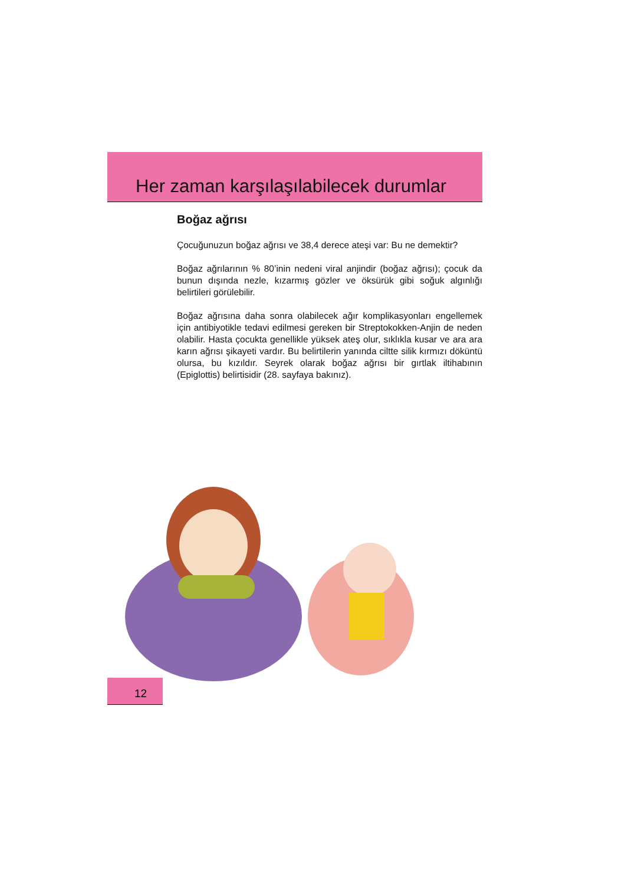Her zaman karşılaşılabilecek durumlar
Boğaz ağrısı
Çocuğunuzun boğaz ağrısı ve 38,4 derece ateşi var: Bu ne demektir?
Boğaz ağrılarının % 80’inin nedeni viral anjindir (boğaz ağrısı); çocuk da bunun dışında nezle, kızarmış gözler ve öksürük gibi soğuk algınlığı belirtileri görülebilir.
Boğaz ağrısına daha sonra olabilecek ağır komplikasyonları engellemek için antibiyotikle tedavi edilmesi gereken bir Streptokokken-Anjin de neden olabilir. Hasta çocukta genellikle yüksek ateş olur, sıklıkla kusar ve ara ara karın ağrısı şikayeti vardır. Bu belirtilerin yanında ciltte silik kırmızı döküntü olursa, bu kızıldır. Seyrek olarak boğaz ağrısı bir gırtlak iltihabının (Epiglottis) belirtisidir (28. sayfaya bakınız).
12